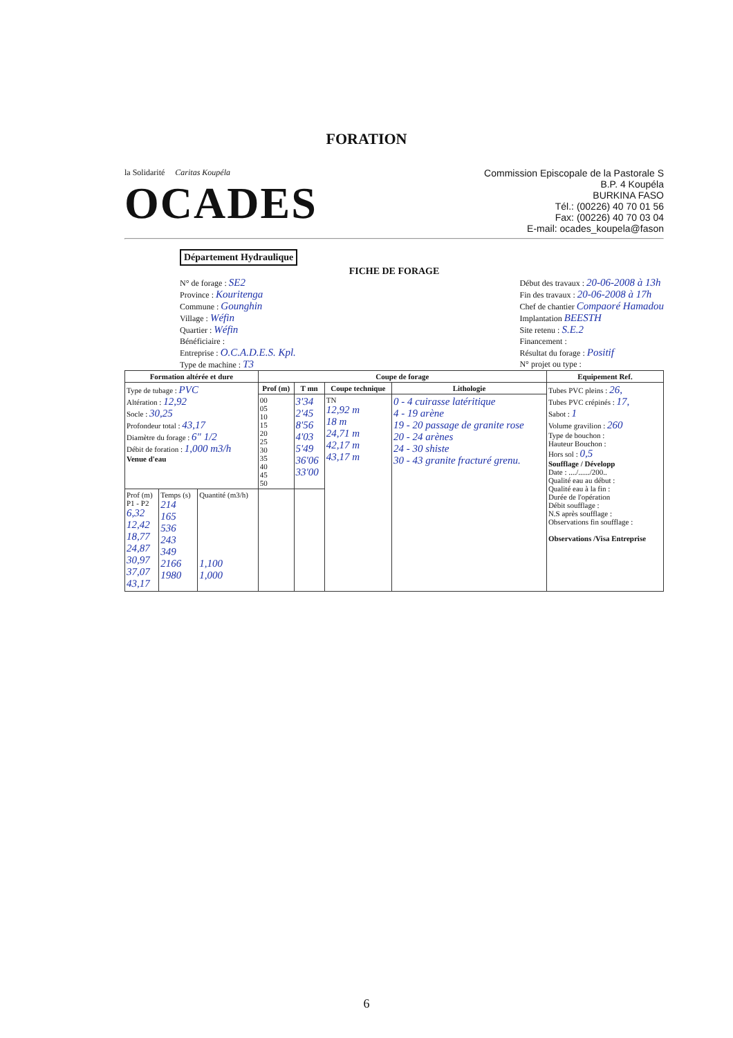FORATION
la Solidarité Caritas Koupéla
OCADES
Commission Episcopale de la Pastorale S
B.P. 4 Koupéla
BURKINA FASO
Tél.: (00226) 40 70 01 56
Fax: (00226) 40 70 03 04
E-mail: ocades_koupela@fason
Département Hydraulique
FICHE DE FORAGE
N° de forage : SE2
Province : Kouritenga
Commune : Gounghin
Village : Wéfin
Quartier : Wéfin
Bénéficiaire :
Entreprise : O.C.A.D.E.S. Kpl.
Type de machine : T3
Début des travaux : 20-06-2008 à 13h
Fin des travaux : 20-06-2008 à 17h
Chef de chantier Compaoré Hamadou
Implantation BEESTH
Site retenu : S.E.2
Financement :
Résultat du forage : Positif
N° projet ou type :
| Formation altérée et dure | | | Coupe de forage | | | | Equipement Ref. |
| --- | --- | --- | --- | --- | --- | --- | --- |
| Type de tubage : PVC Altération : 12,92 Socle : 30,25 Profondeur total : 43,17 Diamètre du forage : 6" 1/2 Débit de foration : 1,000 m3/h Venue d'eau | | | Prof (m) | T mn | Coupe technique | Lithologie | Tubes PVC pleins : 26, Tubes PVC crépinés : 17, Sabot : 1 Volume gravilion : 260 Type de bouchon : Hauteur Bouchon : Hors sol : 0,5 Soufflage / Développ Date : ..../....../200.. Qualité eau au début : Qualité eau à la fin : Durée de l'opération Débit soufflage : N.S après soufflage : Observations fin soufflage : Observations /Visa Entreprise |
| | | | 00 05 10 15 20 25 30 35 40 45 50 | 3'34 2'45 8'56 4'03 5'49 36'06 33'00 | TN 12,92 m 18 m 24,71 m 42,17 m 43,17 m | 0 - 4 cuirasse latéritique 4 - 19 arène 19 - 20 passage de granite rose 20 - 24 arènes 24 - 30 shiste 30 - 43 granite fracturé grenu. | |
| Prof (m) P1 - P2 6,32 12,42 18,77 24,87 30,97 37,07 43,17 | Temps (s) 214 165 536 243 349 2166 1980 | Quantité (m3/h) 1,100 1,000 | | | | | |
6